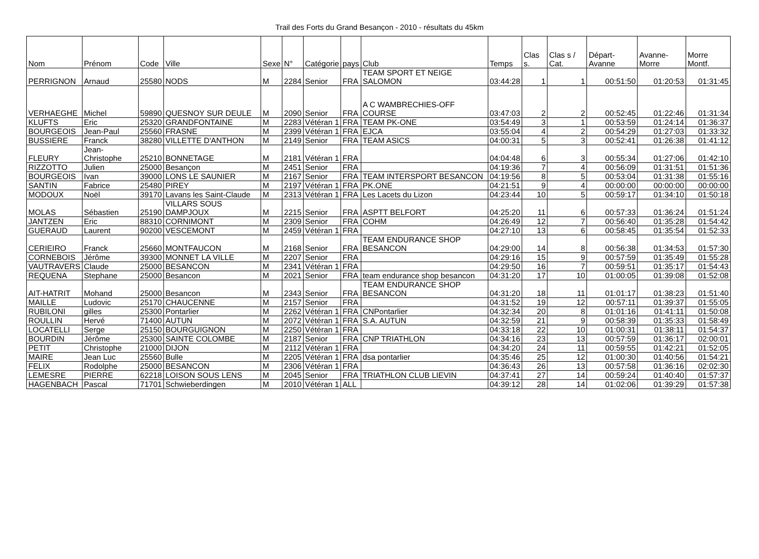Trail des Forts du Grand Besançon - 2010 - résultats du 45km
| Nom | Prénom | Code | Ville | Sexe | N° | Catégorie | pays | Club | Temps | Clas s. | Clas s / Cat. | Départ-Avanne | Avanne-Morre | Morre Montf. |
| --- | --- | --- | --- | --- | --- | --- | --- | --- | --- | --- | --- | --- | --- | --- |
| PERRIGNON | Arnaud | 25580 | NODS | M | 2284 | Senior | FRA | TEAM SPORT ET NEIGE SALOMON | 03:44:28 | 1 | 1 | 00:51:50 | 01:20:53 | 01:31:45 |
| VERHAEGHE | Michel | 59890 | QUESNOY SUR DEULE | M | 2090 | Senior | FRA | A C WAMBRECHIES-OFF COURSE | 03:47:03 | 2 | 2 | 00:52:45 | 01:22:46 | 01:31:34 |
| KLUFTS | Eric | 25320 | GRANDFONTAINE | M | 2283 | Vétéran 1 | FRA | TEAM PK-ONE | 03:54:49 | 3 | 1 | 00:53:59 | 01:24:14 | 01:36:37 |
| BOURGEOIS | Jean-Paul | 25560 | FRASNE | M | 2399 | Vétéran 1 | FRA | EJCA | 03:55:04 | 4 | 2 | 00:54:29 | 01:27:03 | 01:33:32 |
| BUSSIERE | Franck | 38280 | VILLETTE D'ANTHON | M | 2149 | Senior | FRA | TEAM ASICS | 04:00:31 | 5 | 3 | 00:52:41 | 01:26:38 | 01:41:12 |
| FLEURY | Jean-Christophe | 25210 | BONNETAGE | M | 2181 | Vétéran 1 | FRA | | 04:04:48 | 6 | 3 | 00:55:34 | 01:27:06 | 01:42:10 |
| RIZZOTTO | Julien | 25000 | Besançon | M | 2451 | Senior | FRA | | 04:19:36 | 7 | 4 | 00:56:09 | 01:31:51 | 01:51:36 |
| BOURGEOIS | Ivan | 39000 | LONS LE SAUNIER | M | 2167 | Senior | FRA | TEAM INTERSPORT BESANCON | 04:19:56 | 8 | 5 | 00:53:04 | 01:31:38 | 01:55:16 |
| SANTIN | Fabrice | 25480 | PIREY | M | 2197 | Vétéran 1 | FRA | PK.ONE | 04:21:51 | 9 | 4 | 00:00:00 | 00:00:00 | 00:00:00 |
| MODOUX | Noël | 39170 | Lavans les Saint-Claude | M | 2313 | Vétéran 1 | FRA | Les Lacets du Lizon | 04:23:44 | 10 | 5 | 00:59:17 | 01:34:10 | 01:50:18 |
| MOLAS | Sébastien | 25190 | VILLARS SOUS DAMPJOUX | M | 2215 | Senior | FRA | ASPTT BELFORT | 04:25:20 | 11 | 6 | 00:57:33 | 01:36:24 | 01:51:24 |
| JANTZEN | Eric | 88310 | CORNIMONT | M | 2309 | Senior | FRA | COHM | 04:26:49 | 12 | 7 | 00:56:40 | 01:35:28 | 01:54:42 |
| GUERAUD | Laurent | 90200 | VESCEMONT | M | 2459 | Vétéran 1 | FRA | | 04:27:10 | 13 | 6 | 00:58:45 | 01:35:54 | 01:52:33 |
| CERIEIRO | Franck | 25660 | MONTFAUCON | M | 2168 | Senior | FRA | TEAM ENDURANCE SHOP BESANCON | 04:29:00 | 14 | 8 | 00:56:38 | 01:34:53 | 01:57:30 |
| CORNEBOIS | Jérôme | 39300 | MONNET LA VILLE | M | 2207 | Senior | FRA | | 04:29:16 | 15 | 9 | 00:57:59 | 01:35:49 | 01:55:28 |
| VAUTRAVERS | Claude | 25000 | BESANCON | M | 2341 | Vétéran 1 | FRA | | 04:29:50 | 16 | 7 | 00:59:51 | 01:35:17 | 01:54:43 |
| REQUENA | Stephane | 25000 | Besancon | M | 2021 | Senior | FRA | team endurance shop besancon | 04:31:20 | 17 | 10 | 01:00:05 | 01:39:08 | 01:52:08 |
| AIT-HATRIT | Mohand | 25000 | Besancon | M | 2343 | Senior | FRA | TEAM ENDURANCE SHOP BESANCON | 04:31:20 | 18 | 11 | 01:01:17 | 01:38:23 | 01:51:40 |
| MAILLE | Ludovic | 25170 | CHAUCENNE | M | 2157 | Senior | FRA | | 04:31:52 | 19 | 12 | 00:57:11 | 01:39:37 | 01:55:05 |
| RUBILONI | gilles | 25300 | Pontarlier | M | 2262 | Vétéran 1 | FRA | CNPontarlier | 04:32:34 | 20 | 8 | 01:01:16 | 01:41:11 | 01:50:08 |
| ROULLIN | Hervé | 71400 | AUTUN | M | 2072 | Vétéran 1 | FRA | S.A. AUTUN | 04:32:59 | 21 | 9 | 00:58:39 | 01:35:33 | 01:58:49 |
| LOCATELLI | Serge | 25150 | BOURGUIGNON | M | 2250 | Vétéran 1 | FRA | | 04:33:18 | 22 | 10 | 01:00:31 | 01:38:11 | 01:54:37 |
| BOURDIN | Jérôme | 25300 | SAINTE COLOMBE | M | 2187 | Senior | FRA | CNP TRIATHLON | 04:34:16 | 23 | 13 | 00:57:59 | 01:36:17 | 02:00:01 |
| PETIT | Christophe | 21000 | DIJON | M | 2112 | Vétéran 1 | FRA | | 04:34:20 | 24 | 11 | 00:59:55 | 01:42:21 | 01:52:05 |
| MAIRE | Jean Luc | 25560 | Bulle | M | 2205 | Vétéran 1 | FRA | dsa pontarlier | 04:35:46 | 25 | 12 | 01:00:30 | 01:40:56 | 01:54:21 |
| FELIX | Rodolphe | 25000 | BESANCON | M | 2306 | Vétéran 1 | FRA | | 04:36:43 | 26 | 13 | 00:57:58 | 01:36:16 | 02:02:30 |
| LEMESRE | PIERRE | 62218 | LOISON SOUS LENS | M | 2045 | Senior | FRA | TRIATHLON CLUB LIEVIN | 04:37:41 | 27 | 14 | 00:59:24 | 01:40:40 | 01:57:37 |
| HAGENBACH | Pascal | 71701 | Schwieberdingen | M | 2010 | Vétéran 1 | ALL | | 04:39:12 | 28 | 14 | 01:02:06 | 01:39:29 | 01:57:38 |